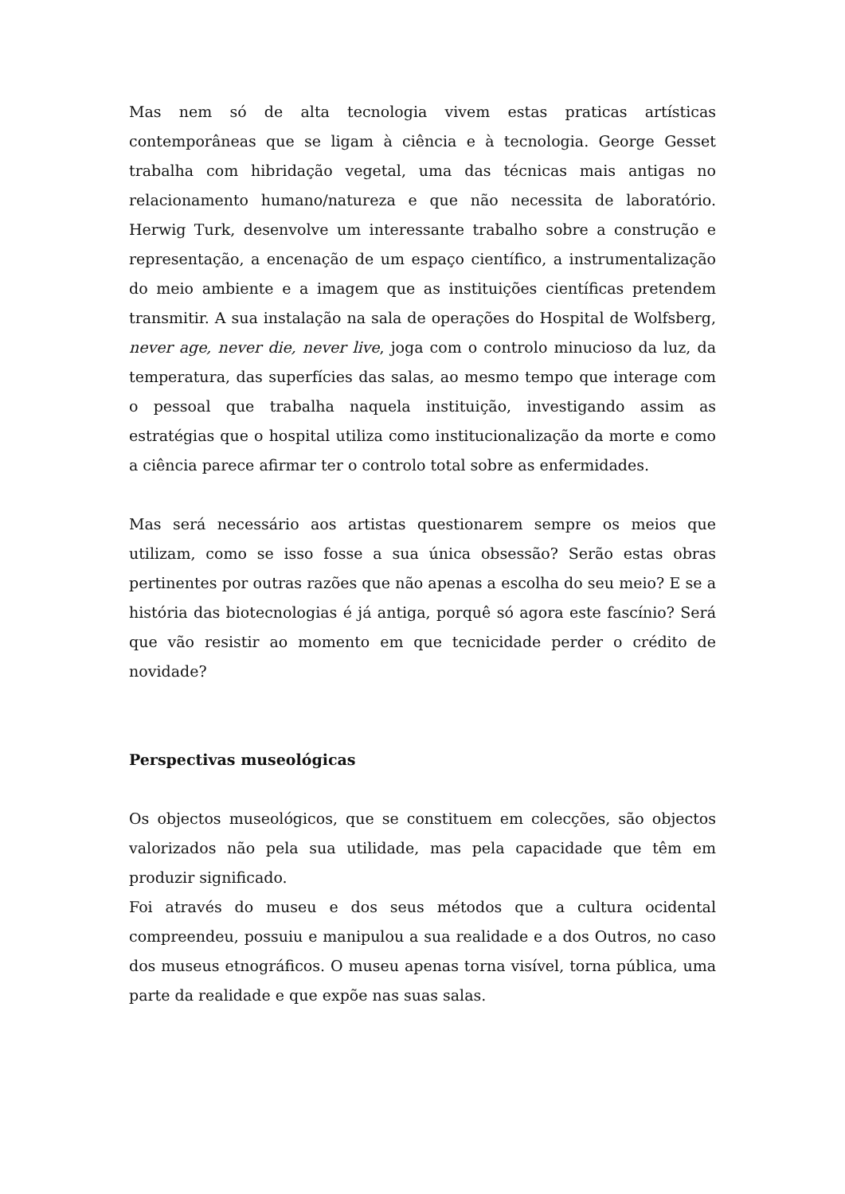Mas nem só de alta tecnologia vivem estas praticas artísticas contemporâneas que se ligam à ciência e à tecnologia. George Gesset trabalha com hibridação vegetal, uma das técnicas mais antigas no relacionamento humano/natureza e que não necessita de laboratório. Herwig Turk, desenvolve um interessante trabalho sobre a construção e representação, a encenação de um espaço científico, a instrumentalização do meio ambiente e a imagem que as instituições científicas pretendem transmitir. A sua instalação na sala de operações do Hospital de Wolfsberg, never age, never die, never live, joga com o controlo minucioso da luz, da temperatura, das superfícies das salas, ao mesmo tempo que interage com o pessoal que trabalha naquela instituição, investigando assim as estratégias que o hospital utiliza como institucionalização da morte e como a ciência parece afirmar ter o controlo total sobre as enfermidades.
Mas será necessário aos artistas questionarem sempre os meios que utilizam, como se isso fosse a sua única obsessão? Serão estas obras pertinentes por outras razões que não apenas a escolha do seu meio? E se a história das biotecnologias é já antiga, porquê só agora este fascínio? Será que vão resistir ao momento em que tecnicidade perder o crédito de novidade?
Perspectivas museológicas
Os objectos museológicos, que se constituem em colecções, são objectos valorizados não pela sua utilidade, mas pela capacidade que têm em produzir significado.
Foi através do museu e dos seus métodos que a cultura ocidental compreendeu, possuiu e manipulou a sua realidade e a dos Outros, no caso dos museus etnográficos. O museu apenas torna visível, torna pública, uma parte da realidade e que expõe nas suas salas.